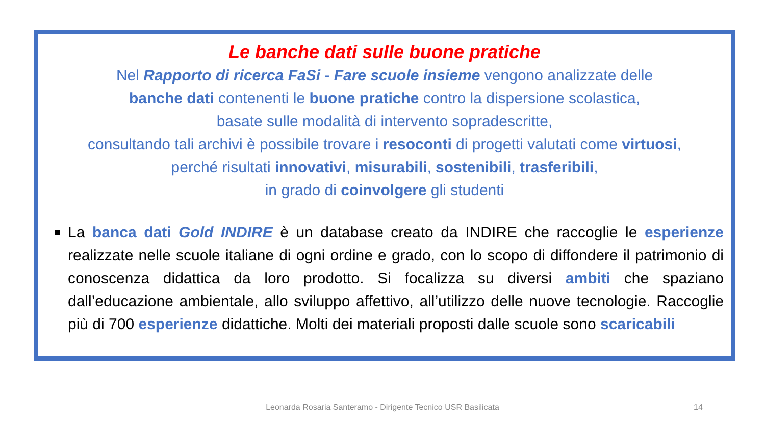Le banche dati sulle buone pratiche
Nel Rapporto di ricerca FaSi - Fare scuole insieme vengono analizzate delle
banche dati contenenti le buone pratiche contro la dispersione scolastica,
basate sulle modalità di intervento sopradescritte,
consultando tali archivi è possibile trovare i resoconti di progetti valutati come virtuosi,
perché risultati innovativi, misurabili, sostenibili, trasferibili,
in grado di coinvolgere gli studenti
La banca dati Gold INDIRE è un database creato da INDIRE che raccoglie le esperienze realizzate nelle scuole italiane di ogni ordine e grado, con lo scopo di diffondere il patrimonio di conoscenza didattica da loro prodotto. Si focalizza su diversi ambiti che spaziano dall’educazione ambientale, allo sviluppo affettivo, all’utilizzo delle nuove tecnologie. Raccoglie più di 700 esperienze didattiche. Molti dei materiali proposti dalle scuole sono scaricabili
Leonarda Rosaria Santeramo - Dirigente Tecnico USR Basilicata 14